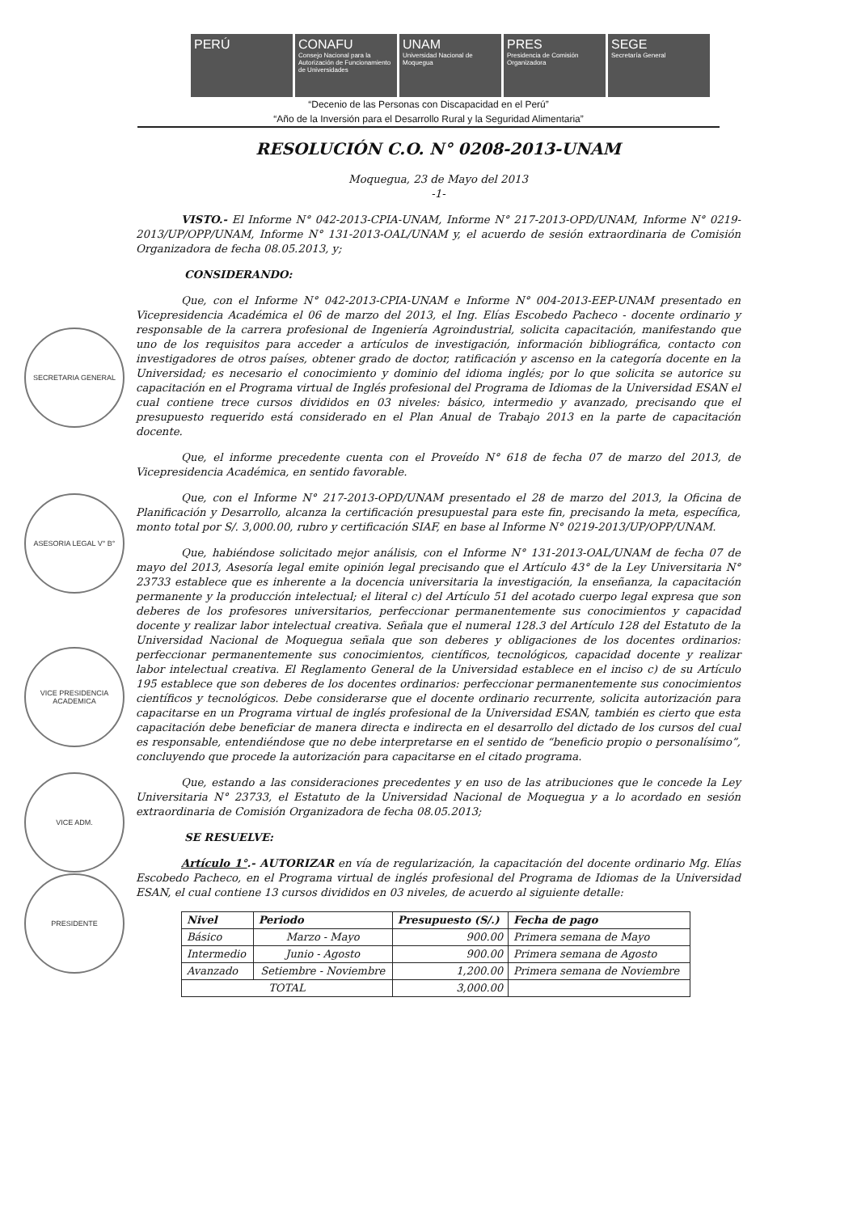PERÚ CONAFU
Consejo Nacional para la Autorización de Funcionamiento de Universidades
UNAM
Universidad Nacional de Moquegua
PRES
Presidencia de Comisión Organizadora
SEGE
Secretaría General
“Decenio de las Personas con Discapacidad en el Perú”
“Año de la Inversión para el Desarrollo Rural y la Seguridad Alimentaria”
SECRETARIA GENERAL
ASESORIA LEGAL V° B°
VICE PRESIDENCIA ACADEMICA
VICE ADM.
PRESIDENTE
RESOLUCIÓN C.O. N° 0208-2013-UNAM
Moquegua, 23 de Mayo del 2013
-1-
VISTO.- El Informe N° 042-2013-CPIA-UNAM, Informe N° 217-2013-OPD/UNAM, Informe N° 0219-2013/UP/OPP/UNAM, Informe N° 131-2013-OAL/UNAM y, el acuerdo de sesión extraordinaria de Comisión Organizadora de fecha 08.05.2013, y;
CONSIDERANDO:
Que, con el Informe N° 042-2013-CPIA-UNAM e Informe N° 004-2013-EEP-UNAM presentado en Vicepresidencia Académica el 06 de marzo del 2013, el Ing. Elías Escobedo Pacheco - docente ordinario y responsable de la carrera profesional de Ingeniería Agroindustrial, solicita capacitación, manifestando que uno de los requisitos para acceder a artículos de investigación, información bibliográfica, contacto con investigadores de otros países, obtener grado de doctor, ratificación y ascenso en la categoría docente en la Universidad; es necesario el conocimiento y dominio del idioma inglés; por lo que solicita se autorice su capacitación en el Programa virtual de Inglés profesional del Programa de Idiomas de la Universidad ESAN el cual contiene trece cursos divididos en 03 niveles: básico, intermedio y avanzado, precisando que el presupuesto requerido está considerado en el Plan Anual de Trabajo 2013 en la parte de capacitación docente.
Que, el informe precedente cuenta con el Proveído N° 618 de fecha 07 de marzo del 2013, de Vicepresidencia Académica, en sentido favorable.
Que, con el Informe N° 217-2013-OPD/UNAM presentado el 28 de marzo del 2013, la Oficina de Planificación y Desarrollo, alcanza la certificación presupuestal para este fin, precisando la meta, específica, monto total por S/. 3,000.00, rubro y certificación SIAF, en base al Informe N° 0219-2013/UP/OPP/UNAM.
Que, habiéndose solicitado mejor análisis, con el Informe N° 131-2013-OAL/UNAM de fecha 07 de mayo del 2013, Asesoría legal emite opinión legal precisando que el Artículo 43° de la Ley Universitaria N° 23733 establece que es inherente a la docencia universitaria la investigación, la enseñanza, la capacitación permanente y la producción intelectual; el literal c) del Artículo 51 del acotado cuerpo legal expresa que son deberes de los profesores universitarios, perfeccionar permanentemente sus conocimientos y capacidad docente y realizar labor intelectual creativa. Señala que el numeral 128.3 del Artículo 128 del Estatuto de la Universidad Nacional de Moquegua señala que son deberes y obligaciones de los docentes ordinarios: perfeccionar permanentemente sus conocimientos, científicos, tecnológicos, capacidad docente y realizar labor intelectual creativa. El Reglamento General de la Universidad establece en el inciso c) de su Artículo 195 establece que son deberes de los docentes ordinarios: perfeccionar permanentemente sus conocimientos científicos y tecnológicos. Debe considerarse que el docente ordinario recurrente, solicita autorización para capacitarse en un Programa virtual de inglés profesional de la Universidad ESAN, también es cierto que esta capacitación debe beneficiar de manera directa e indirecta en el desarrollo del dictado de los cursos del cual es responsable, entendiéndose que no debe interpretarse en el sentido de “beneficio propio o personalísimo”, concluyendo que procede la autorización para capacitarse en el citado programa.
Que, estando a las consideraciones precedentes y en uso de las atribuciones que le concede la Ley Universitaria N° 23733, el Estatuto de la Universidad Nacional de Moquegua y a lo acordado en sesión extraordinaria de Comisión Organizadora de fecha 08.05.2013;
SE RESUELVE:
Artículo 1°.- AUTORIZAR en vía de regularización, la capacitación del docente ordinario Mg. Elías Escobedo Pacheco, en el Programa virtual de inglés profesional del Programa de Idiomas de la Universidad ESAN, el cual contiene 13 cursos divididos en 03 niveles, de acuerdo al siguiente detalle:
| Nivel | Periodo | Presupuesto (S/.) | Fecha de pago |
| --- | --- | --- | --- |
| Básico | Marzo - Mayo | 900.00 | Primera semana de Mayo |
| Intermedio | Junio - Agosto | 900.00 | Primera semana de Agosto |
| Avanzado | Setiembre - Noviembre | 1,200.00 | Primera semana de Noviembre |
| TOTAL | | 3,000.00 | |